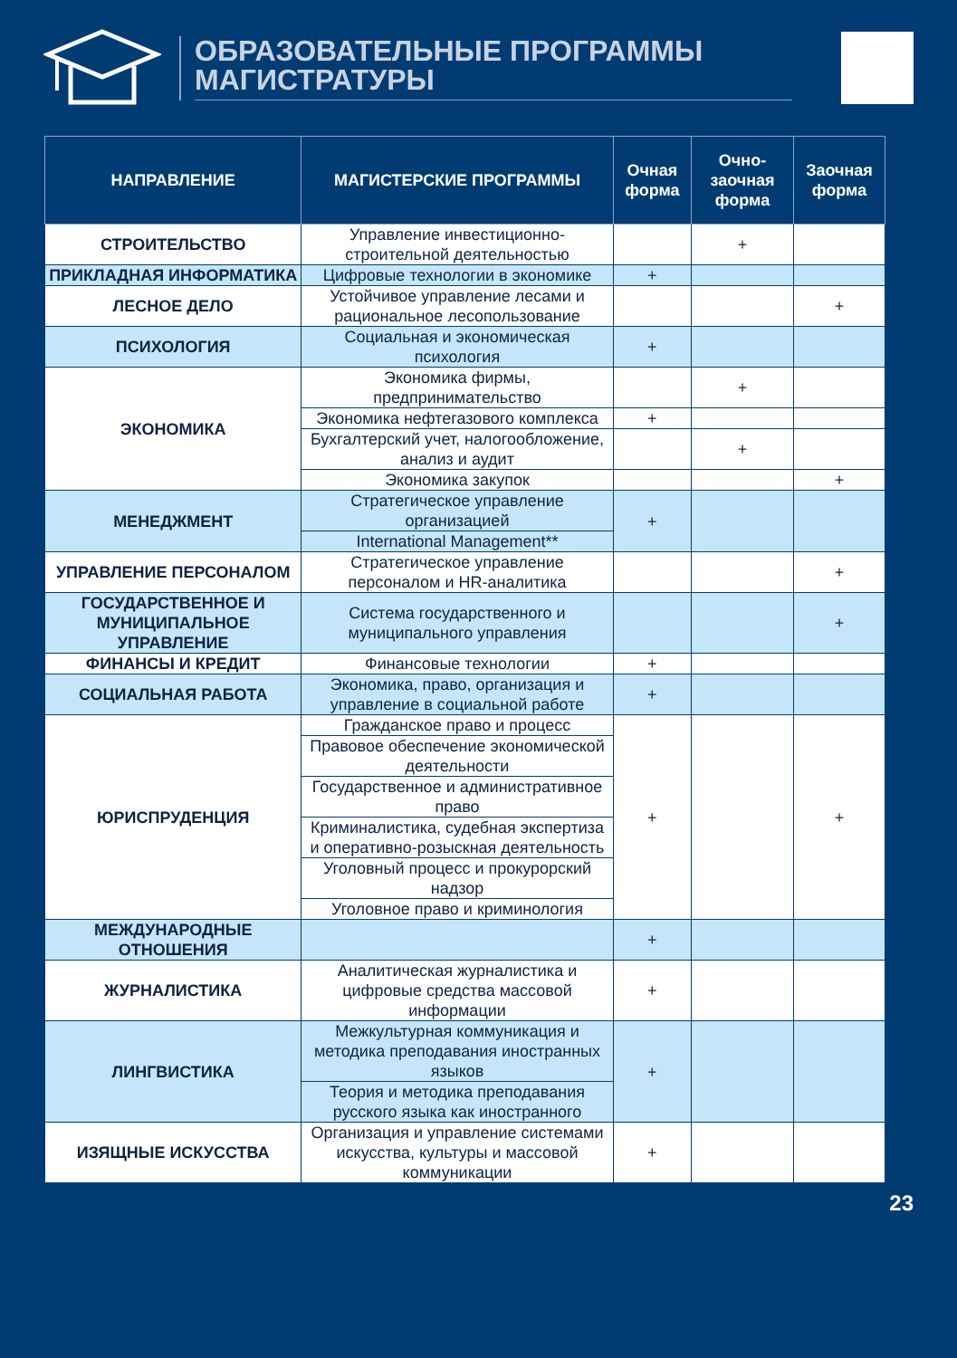ОБРАЗОВАТЕЛЬНЫЕ ПРОГРАММЫ
МАГИСТРАТУРЫ
| НАПРАВЛЕНИЕ | МАГИСТЕРСКИЕ ПРОГРАММЫ | Очная форма | Очно-заочная форма | Заочная форма |
| --- | --- | --- | --- | --- |
| СТРОИТЕЛЬСТВО | Управление инвестиционно-строительной деятельностью | | + | |
| ПРИКЛАДНАЯ ИНФОРМАТИКА | Цифровые технологии в экономике | + | | |
| ЛЕСНОЕ ДЕЛО | Устойчивое управление лесами и рациональное лесопользование | | | + |
| ПСИХОЛОГИЯ | Социальная и экономическая психология | + | | |
| ЭКОНОМИКА | Экономика фирмы, предпринимательство | | + | |
| | Экономика нефтегазового комплекса | + | | |
| | Бухгалтерский учет, налогообложение, анализ и аудит | | + | |
| | Экономика закупок | | | + |
| МЕНЕДЖМЕНТ | Стратегическое управление организацией | + | | |
| | International Management** | | | |
| УПРАВЛЕНИЕ ПЕРСОНАЛОМ | Стратегическое управление персоналом и HR-аналитика | | | + |
| ГОСУДАРСТВЕННОЕ И МУНИЦИПАЛЬНОЕ УПРАВЛЕНИЕ | Система государственного и муниципального управления | | | + |
| ФИНАНСЫ И КРЕДИТ | Финансовые технологии | + | | |
| СОЦИАЛЬНАЯ РАБОТА | Экономика, право, организация и управление в социальной работе | + | | |
| ЮРИСПРУДЕНЦИЯ | Гражданское право и процесс | + | | + |
| | Правовое обеспечение экономической деятельности | | | |
| | Государственное и административное право | | | |
| | Криминалистика, судебная экспертиза и оперативно-розыскная деятельность | | | |
| | Уголовный процесс и прокурорский надзор | | | |
| | Уголовное право и криминология | | | |
| МЕЖДУНАРОДНЫЕ ОТНОШЕНИЯ | | + | | |
| ЖУРНАЛИСТИКА | Аналитическая журналистика и цифровые средства массовой информации | + | | |
| ЛИНГВИСТИКА | Межкультурная коммуникация и методика преподавания иностранных языков | + | | |
| | Теория и методика преподавания русского языка как иностранного | | | |
| ИЗЯЩНЫЕ ИСКУССТВА | Организация и управление системами искусства, культуры и массовой коммуникации | + | | |
23